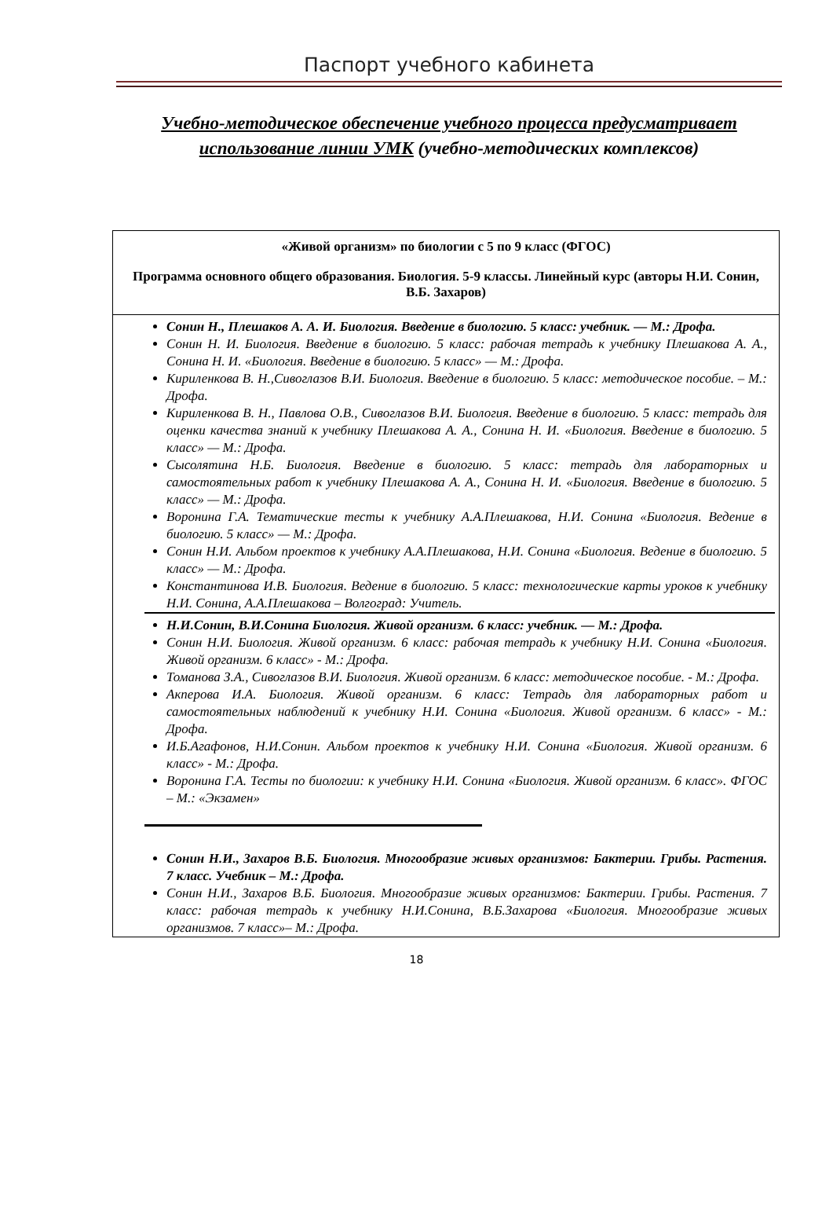Паспорт учебного кабинета
Учебно-методическое обеспечение учебного процесса предусматривает использование линии УМК (учебно-методических комплексов)
| «Живой организм» по биологии с 5 по 9 класс (ФГОС) Программа основного общего образования. Биология. 5-9 классы. Линейный курс (авторы Н.И. Сонин, В.Б. Захаров) |
| Сонин Н., Плешаков А. А. И. Биология. Введение в биологию. 5 класс: учебник. — М.: Дрофа. Сонин Н. И. Биология. Введение в биологию. 5 класс: рабочая тетрадь к учебнику Плешакова А. А., Сонина Н. И. «Биология. Введение в биологию. 5 класс» — М.: Дрофа. Кириленкова В. Н.,Сивоглазов В.И. Биология. Введение в биологию. 5 класс: методическое пособие. – М.: Дрофа. Кириленкова В. Н., Павлова О.В., Сивоглазов В.И. Биология. Введение в биологию. 5 класс: тетрадь для оценки качества знаний к учебнику Плешакова А. А., Сонина Н. И. «Биология. Введение в биологию. 5 класс» — М.: Дрофа. Сысолятина Н.Б. Биология. Введение в биологию. 5 класс: тетрадь для лабораторных и самостоятельных работ к учебнику Плешакова А. А., Сонина Н. И. «Биология. Введение в биологию. 5 класс» — М.: Дрофа. Воронина Г.А. Тематические тесты к учебнику А.А.Плешакова, Н.И. Сонина «Биология. Ведение в биологию. 5 класс» — М.: Дрофа. Сонин Н.И. Альбом проектов к учебнику А.А.Плешакова, Н.И. Сонина «Биология. Ведение в биологию. 5 класс» — М.: Дрофа. Константинова И.В. Биология. Ведение в биологию. 5 класс: технологические карты уроков к учебнику Н.И. Сонина, А.А.Плешакова – Волгоград: Учитель. Н.И.Сонин, В.И.Сонина Биология. Живой организм. 6 класс: учебник. — М.: Дрофа. Сонин Н.И. Биология. Живой организм. 6 класс: рабочая тетрадь к учебнику Н.И. Сонина «Биология. Живой организм. 6 класс» - М.: Дрофа. Томанова З.А., Сивоглазов В.И. Биология. Живой организм. 6 класс: методическое пособие. - М.: Дрофа. Акперова И.А. Биология. Живой организм. 6 класс: Тетрадь для лабораторных работ и самостоятельных наблюдений к учебнику Н.И. Сонина «Биология. Живой организм. 6 класс» - М.: Дрофа. И.Б.Агафонов, Н.И.Сонин. Альбом проектов к учебнику Н.И. Сонина «Биология. Живой организм. 6 класс» - М.: Дрофа. Воронина Г.А. Тесты по биологии: к учебнику Н.И. Сонина «Биология. Живой организм. 6 класс». ФГОС – М.: «Экзамен» Сонин Н.И., Захаров В.Б. Биология. Многообразие живых организмов: Бактерии. Грибы. Растения. 7 класс. Учебник – М.: Дрофа. Сонин Н.И., Захаров В.Б. Биология. Многообразие живых организмов: Бактерии. Грибы. Растения. 7 класс: рабочая тетрадь к учебнику Н.И.Сонина, В.Б.Захарова «Биология. Многообразие живых организмов. 7 класс»– М.: Дрофа. |
18